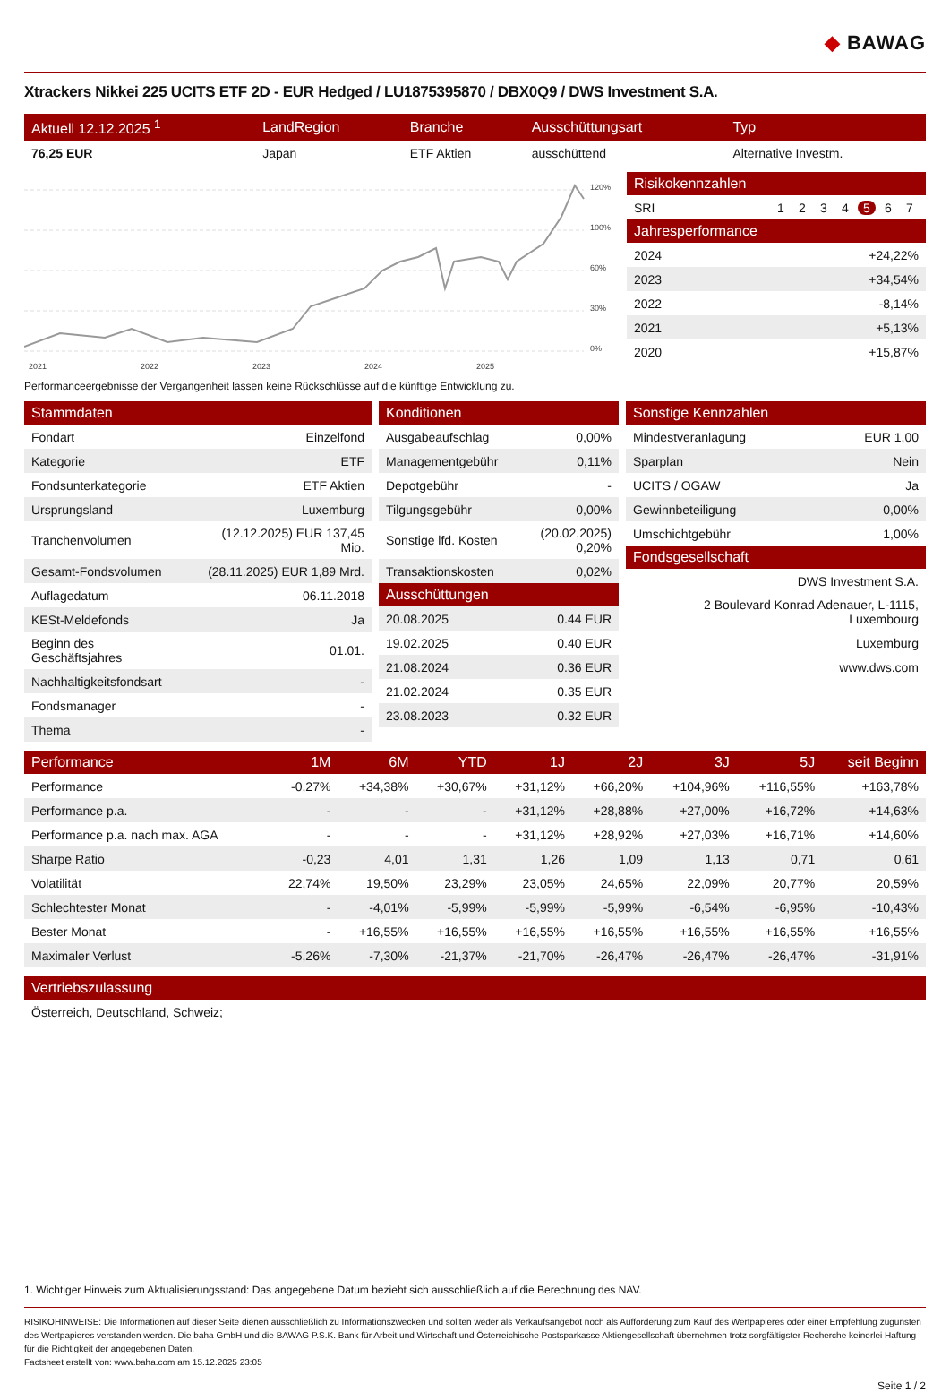◆ BAWAG
Xtrackers Nikkei 225 UCITS ETF 2D - EUR Hedged / LU1875395870 / DBX0Q9 / DWS Investment S.A.
| Aktuell 12.12.2025 <sup>1</sup> | LandRegion | Branche | Ausschüttungsart | Typ |
| --- | --- | --- | --- | --- |
| 76,25 EUR | Japan | ETF Aktien | ausschüttend | Alternative Investm. |
120%
100%
60%
30%
0%
2021
2022
2023
2024
2025
| Risikokennzahlen |
| --- |
| SRI 1 2 3 4 5 6 7 |
| Jahresperformance | |
| --- | --- |
| 2024 | +24,22% |
| 2023 | +34,54% |
| 2022 | -8,14% |
| 2021 | +5,13% |
| 2020 | +15,87% |
Performanceergebnisse der Vergangenheit lassen keine Rückschlüsse auf die künftige Entwicklung zu.
| Stammdaten | |
| --- | --- |
| Fondart | Einzelfond |
| Kategorie | ETF |
| Fondsunterkategorie | ETF Aktien |
| Ursprungsland | Luxemburg |
| Tranchenvolumen | (12.12.2025) EUR 137,45 Mio. |
| Gesamt-Fondsvolumen | (28.11.2025) EUR 1,89 Mrd. |
| Auflagedatum | 06.11.2018 |
| KESt-Meldefonds | Ja |
| Beginn des Geschäftsjahres | 01.01. |
| Nachhaltigkeitsfondsart | - |
| Fondsmanager | - |
| Thema | - |
| Konditionen | |
| --- | --- |
| Ausgabeaufschlag | 0,00% |
| Managementgebühr | 0,11% |
| Depotgebühr | - |
| Tilgungsgebühr | 0,00% |
| Sonstige lfd. Kosten | (20.02.2025) 0,20% |
| Transaktionskosten | 0,02% |
| Ausschüttungen | |
| 20.08.2025 | 0.44 EUR |
| 19.02.2025 | 0.40 EUR |
| 21.08.2024 | 0.36 EUR |
| 21.02.2024 | 0.35 EUR |
| 23.08.2023 | 0.32 EUR |
| Sonstige Kennzahlen | |
| --- | --- |
| Mindestveranlagung | EUR 1,00 |
| Sparplan | Nein |
| UCITS / OGAW | Ja |
| Gewinnbeteiligung | 0,00% |
| Umschichtgebühr | 1,00% |
| Fondsgesellschaft | |
| DWS Investment S.A. | |
| 2 Boulevard Konrad Adenauer, L-1115, Luxembourg | |
| Luxemburg | |
| www.dws.com | |
| Performance | 1M | 6M | YTD | 1J | 2J | 3J | 5J | seit Beginn |
| --- | --- | --- | --- | --- | --- | --- | --- | --- |
| Performance | -0,27% | +34,38% | +30,67% | +31,12% | +66,20% | +104,96% | +116,55% | +163,78% |
| Performance p.a. | - | - | - | +31,12% | +28,88% | +27,00% | +16,72% | +14,63% |
| Performance p.a. nach max. AGA | - | - | - | +31,12% | +28,92% | +27,03% | +16,71% | +14,60% |
| Sharpe Ratio | -0,23 | 4,01 | 1,31 | 1,26 | 1,09 | 1,13 | 0,71 | 0,61 |
| Volatilität | 22,74% | 19,50% | 23,29% | 23,05% | 24,65% | 22,09% | 20,77% | 20,59% |
| Schlechtester Monat | - | -4,01% | -5,99% | -5,99% | -5,99% | -6,54% | -6,95% | -10,43% |
| Bester Monat | - | +16,55% | +16,55% | +16,55% | +16,55% | +16,55% | +16,55% | +16,55% |
| Maximaler Verlust | -5,26% | -7,30% | -21,37% | -21,70% | -26,47% | -26,47% | -26,47% | -31,91% |
| Vertriebszulassung |
| --- |
| Österreich, Deutschland, Schweiz; |
1. Wichtiger Hinweis zum Aktualisierungsstand: Das angegebene Datum bezieht sich ausschließlich auf die Berechnung des NAV.
RISIKOHINWEISE: Die Informationen auf dieser Seite dienen ausschließlich zu Informationszwecken und sollten weder als Verkaufsangebot noch als Aufforderung zum Kauf des Wertpapieres oder einer Empfehlung zugunsten des Wertpapieres verstanden werden. Die baha GmbH und die BAWAG P.S.K. Bank für Arbeit und Wirtschaft und Österreichische Postsparkasse Aktiengesellschaft übernehmen trotz sorgfältigster Recherche keinerlei Haftung für die Richtigkeit der angegebenen Daten.
Factsheet erstellt von: www.baha.com am 15.12.2025 23:05
Seite 1 / 2